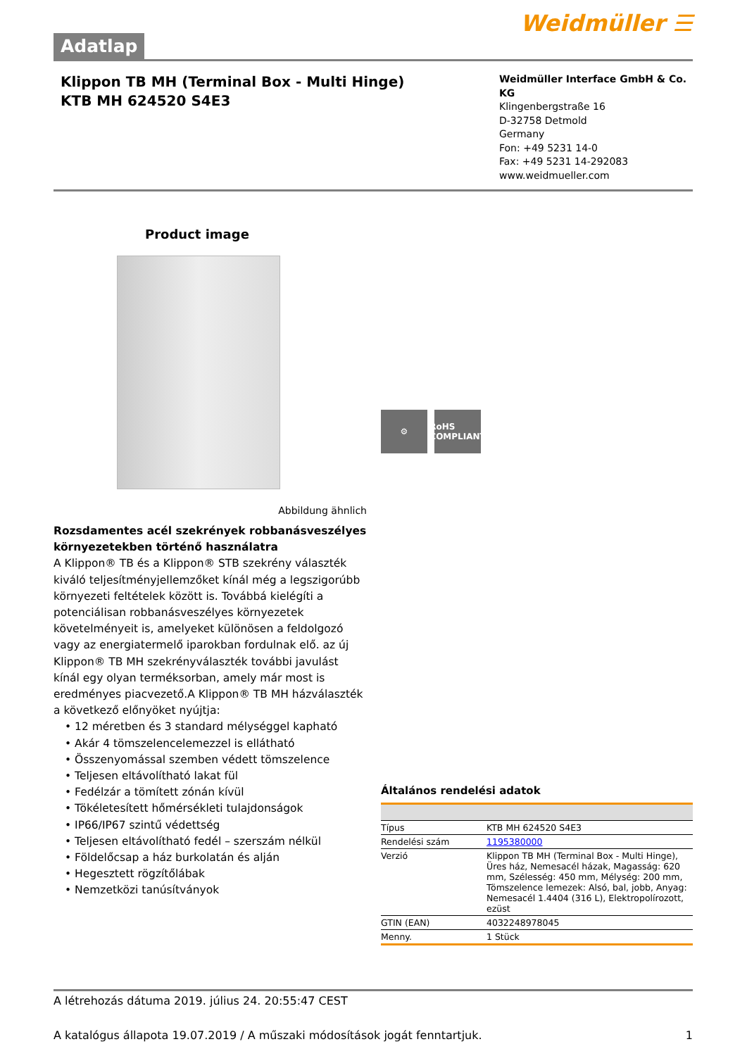Adatlap
Weidmüller ☰
Klippon TB MH (Terminal Box - Multi Hinge)
KTB MH 624520 S4E3
Weidmüller Interface GmbH & Co. KG
Klingenbergstraße 16
D-32758 Detmold
Germany
Fon: +49 5231 14-0
Fax: +49 5231 14-292083
www.weidmueller.com
Product image
Abbildung ähnlich
Rozsdamentes acél szekrények robbanásveszélyes környezetekben történő használatra
A Klippon® TB és a Klippon® STB szekrény választék kiváló teljesítményjellemzőket kínál még a legszigorúbb környezeti feltételek között is. Továbbá kielégíti a potenciálisan robbanásveszélyes környezetek követelményeit is, amelyeket különösen a feldolgozó vagy az energiatermelő iparokban fordulnak elő. az új Klippon® TB MH szekrényválaszték további javulást kínál egy olyan terméksorban, amely már most is eredményes piacvezető.A Klippon® TB MH házválaszték a következő előnyöket nyújtja:
• 12 méretben és 3 standard mélységgel kapható
• Akár 4 tömszelencelemezzel is ellátható
• Összenyomással szemben védett tömszelence
• Teljesen eltávolítható lakat fül
• Fedélzár a tömített zónán kívül
• Tökéletesített hőmérsékleti tulajdonságok
• IP66/IP67 szintű védettség
• Teljesen eltávolítható fedél – szerszám nélkül
• Földelőcsap a ház burkolatán és alján
• Hegesztett rögzítőlábak
• Nemzetközi tanúsítványok
⚙ RoHS COMPLIANT
Általános rendelési adatok
| Típus | KTB MH 624520 S4E3 |
| Rendelési szám | 1195380000 |
| Verzió | Klippon TB MH (Terminal Box - Multi Hinge), Üres ház, Nemesacél házak, Magasság: 620 mm, Szélesség: 450 mm, Mélység: 200 mm, Tömszelence lemezek: Alsó, bal, jobb, Anyag: Nemesacél 1.4404 (316 L), Elektropolírozott, ezüst |
| GTIN (EAN) | 4032248978045 |
| Menny. | 1 Stück |
A létrehozás dátuma 2019. július 24. 20:55:47 CEST
A katalógus állapota 19.07.2019 / A műszaki módosítások jogát fenntartjuk. 1